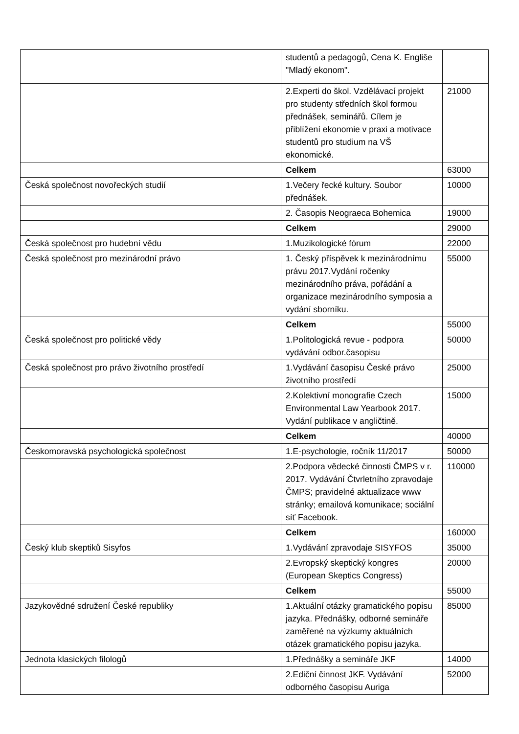| | studentů a pedagogů, Cena K. Engliše "Mladý ekonom". | |
| | 2.Experti do škol. Vzdělávací projekt pro studenty středních škol formou přednášek, seminářů. Cílem je přiblížení ekonomie v praxi a motivace studentů pro studium na VŠ ekonomické. | 21000 |
| | Celkem | 63000 |
| Česká společnost novořeckých studií | 1.Večery řecké kultury. Soubor přednášek. | 10000 |
| | 2. Časopis Neograeca Bohemica | 19000 |
| | Celkem | 29000 |
| Česká společnost pro hudební vědu | 1.Muzikologické fórum | 22000 |
| Česká společnost pro mezinárodní právo | 1. Český příspěvek k mezinárodnímu právu 2017.Vydání ročenky mezinárodního práva, pořádání a organizace mezinárodního symposia a vydání sborníku. | 55000 |
| | Celkem | 55000 |
| Česká společnost pro politické vědy | 1.Politologická revue - podpora vydávání odbor.časopisu | 50000 |
| Česká společnost pro právo životního prostředí | 1.Vydávání časopisu České právo životního prostředí | 25000 |
| | 2.Kolektivní monografie Czech Environmental Law Yearbook 2017. Vydání publikace v angličtině. | 15000 |
| | Celkem | 40000 |
| Českomoravská psychologická společnost | 1.E-psychologie, ročník 11/2017 | 50000 |
| | 2.Podpora vědecké činnosti ČMPS v r. 2017. Vydávání Čtvrletního zpravodaje ČMPS; pravidelné aktualizace www stránky; emailová komunikace; sociální síť Facebook. | 110000 |
| | Celkem | 160000 |
| Český klub skeptiků Sisyfos | 1.Vydávání zpravodaje SISYFOS | 35000 |
| | 2.Evropský skeptický kongres (European Skeptics Congress) | 20000 |
| | Celkem | 55000 |
| Jazykovědné sdružení České republiky | 1.Aktuální otázky gramatického popisu jazyka. Přednášky, odborné semináře zaměřené na výzkumy aktuálních otázek gramatického popisu jazyka. | 85000 |
| Jednota klasických filologů | 1.Přednášky a semináře JKF | 14000 |
| | 2.Ediční činnost JKF. Vydávání odborného časopisu Auriga | 52000 |